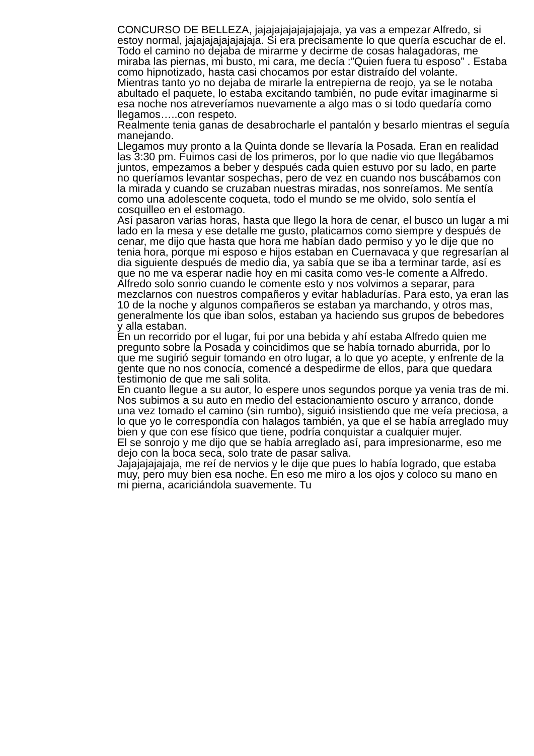CONCURSO DE BELLEZA, jajajajajajajajajaja, ya vas a empezar Alfredo, si estoy normal, jajajajajajajajaja. Si era precisamente lo que quería escuchar de el.
Todo el camino no dejaba de mirarme y decirme de cosas halagadoras, me miraba las piernas, mi busto, mi cara, me decía :”Quien fuera tu esposo” . Estaba como hipnotizado, hasta casi chocamos por estar distraído del volante.
Mientras tanto yo no dejaba de mirarle la entrepierna de reojo, ya se le notaba abultado el paquete, lo estaba excitando también, no pude evitar imaginarme si esa noche nos atreveríamos nuevamente a algo mas o si todo quedaría como llegamos…..con respeto.
Realmente tenia ganas de desabrocharle el pantalón y besarlo mientras el seguía manejando.
Llegamos muy pronto a la Quinta donde se llevaría la Posada. Eran en realidad las 3:30 pm. Fuimos casi de los primeros, por lo que nadie vio que llegábamos juntos, empezamos a beber y después cada quien estuvo por su lado, en parte no queríamos levantar sospechas, pero de vez en cuando nos buscábamos con la mirada y cuando se cruzaban nuestras miradas, nos sonreíamos. Me sentía como una adolescente coqueta, todo el mundo se me olvido, solo sentía el cosquilleo en el estomago.
Así pasaron varias horas, hasta que llego la hora de cenar, el busco un lugar a mi lado en la mesa y ese detalle me gusto, platicamos como siempre y después de cenar, me dijo que hasta que hora me habían dado permiso y yo le dije que no tenia hora, porque mi esposo e hijos estaban en Cuernavaca y que regresarían al dia siguiente después de medio dia, ya sabía que se iba a terminar tarde, así es que no me va esperar nadie hoy en mi casita como ves-le comente a Alfredo.
Alfredo solo sonrio cuando le comente esto y nos volvimos a separar, para mezclarnos con nuestros compañeros y evitar habladurías. Para esto, ya eran las 10 de la noche y algunos compañeros se estaban ya marchando, y otros mas, generalmente los que iban solos, estaban ya haciendo sus grupos de bebedores y alla estaban.
En un recorrido por el lugar, fui por una bebida y ahí estaba Alfredo quien me pregunto sobre la Posada y coincidimos que se había tornado aburrida, por lo que me sugirió seguir tomando en otro lugar, a lo que yo acepte, y enfrente de la gente que no nos conocía, comencé a despedirme de ellos, para que quedara testimonio de que me sali solita.
En cuanto llegue a su autor, lo espere unos segundos porque ya venia tras de mi. Nos subimos a su auto en medio del estacionamiento oscuro y arranco, donde una vez tomado el camino (sin rumbo), siguió insistiendo que me veía preciosa, a lo que yo le correspondía con halagos también, ya que el se había arreglado muy bien y que con ese físico que tiene, podría conquistar a cualquier mujer.
El se sonrojo y me dijo que se había arreglado así, para impresionarme, eso me dejo con la boca seca, solo trate de pasar saliva.
Jajajajajajaja, me reí de nervios y le dije que pues lo había logrado, que estaba muy, pero muy bien esa noche. En eso me miro a los ojos y coloco su mano en mi pierna, acariciándola suavemente. Tu